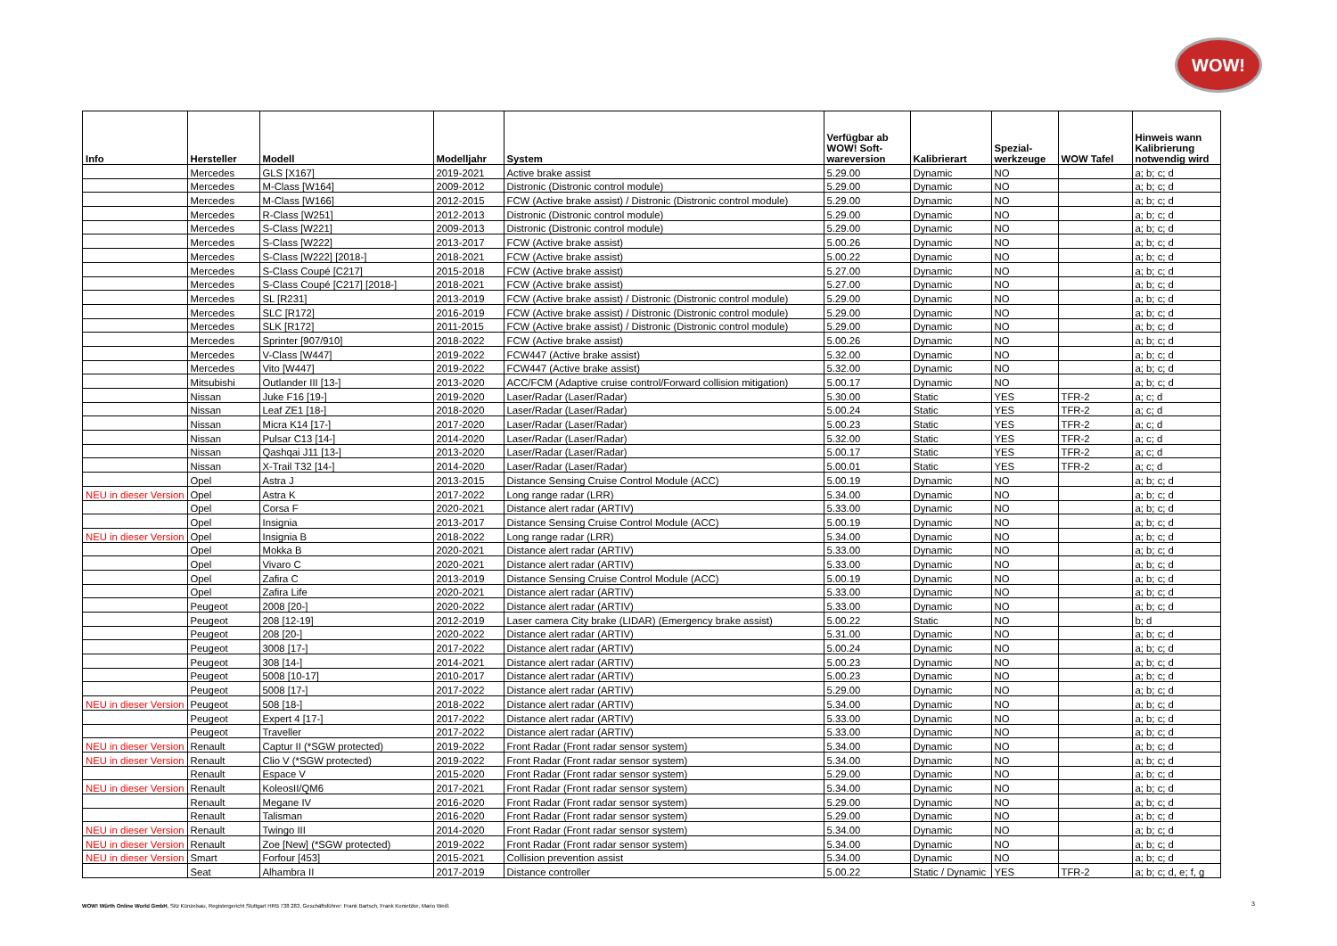WOW!
| Info | Hersteller | Modell | Modelljahr | System | Verfügbar ab WOW! Soft- wareversion | Kalibrierart | Spezial- werkzeuge | WOW Tafel | Hinweis wann Kalibrierung notwendig wird |
| --- | --- | --- | --- | --- | --- | --- | --- | --- | --- |
| | Mercedes | GLS [X167] | 2019-2021 | Active brake assist | 5.29.00 | Dynamic | NO | | a; b; c; d |
| | Mercedes | M-Class [W164] | 2009-2012 | Distronic (Distronic control module) | 5.29.00 | Dynamic | NO | | a; b; c; d |
| | Mercedes | M-Class [W166] | 2012-2015 | FCW (Active brake assist) / Distronic (Distronic control module) | 5.29.00 | Dynamic | NO | | a; b; c; d |
| | Mercedes | R-Class [W251] | 2012-2013 | Distronic (Distronic control module) | 5.29.00 | Dynamic | NO | | a; b; c; d |
| | Mercedes | S-Class [W221] | 2009-2013 | Distronic (Distronic control module) | 5.29.00 | Dynamic | NO | | a; b; c; d |
| | Mercedes | S-Class [W222] | 2013-2017 | FCW (Active brake assist) | 5.00.26 | Dynamic | NO | | a; b; c; d |
| | Mercedes | S-Class [W222] [2018-] | 2018-2021 | FCW (Active brake assist) | 5.00.22 | Dynamic | NO | | a; b; c; d |
| | Mercedes | S-Class Coupé [C217] | 2015-2018 | FCW (Active brake assist) | 5.27.00 | Dynamic | NO | | a; b; c; d |
| | Mercedes | S-Class Coupé [C217] [2018-] | 2018-2021 | FCW (Active brake assist) | 5.27.00 | Dynamic | NO | | a; b; c; d |
| | Mercedes | SL [R231] | 2013-2019 | FCW (Active brake assist) / Distronic (Distronic control module) | 5.29.00 | Dynamic | NO | | a; b; c; d |
| | Mercedes | SLC [R172] | 2016-2019 | FCW (Active brake assist) / Distronic (Distronic control module) | 5.29.00 | Dynamic | NO | | a; b; c; d |
| | Mercedes | SLK [R172] | 2011-2015 | FCW (Active brake assist) / Distronic (Distronic control module) | 5.29.00 | Dynamic | NO | | a; b; c; d |
| | Mercedes | Sprinter [907/910] | 2018-2022 | FCW (Active brake assist) | 5.00.26 | Dynamic | NO | | a; b; c; d |
| | Mercedes | V-Class [W447] | 2019-2022 | FCW447 (Active brake assist) | 5.32.00 | Dynamic | NO | | a; b; c; d |
| | Mercedes | Vito [W447] | 2019-2022 | FCW447 (Active brake assist) | 5.32.00 | Dynamic | NO | | a; b; c; d |
| | Mitsubishi | Outlander III [13-] | 2013-2020 | ACC/FCM (Adaptive cruise control/Forward collision mitigation) | 5.00.17 | Dynamic | NO | | a; b; c; d |
| | Nissan | Juke F16 [19-] | 2019-2020 | Laser/Radar (Laser/Radar) | 5.30.00 | Static | YES | TFR-2 | a; c; d |
| | Nissan | Leaf ZE1 [18-] | 2018-2020 | Laser/Radar (Laser/Radar) | 5.00.24 | Static | YES | TFR-2 | a; c; d |
| | Nissan | Micra K14 [17-] | 2017-2020 | Laser/Radar (Laser/Radar) | 5.00.23 | Static | YES | TFR-2 | a; c; d |
| | Nissan | Pulsar C13 [14-] | 2014-2020 | Laser/Radar (Laser/Radar) | 5.32.00 | Static | YES | TFR-2 | a; c; d |
| | Nissan | Qashqai J11 [13-] | 2013-2020 | Laser/Radar (Laser/Radar) | 5.00.17 | Static | YES | TFR-2 | a; c; d |
| | Nissan | X-Trail T32 [14-] | 2014-2020 | Laser/Radar (Laser/Radar) | 5.00.01 | Static | YES | TFR-2 | a; c; d |
| | Opel | Astra J | 2013-2015 | Distance Sensing Cruise Control Module (ACC) | 5.00.19 | Dynamic | NO | | a; b; c; d |
| NEU in dieser Version | Opel | Astra K | 2017-2022 | Long range radar (LRR) | 5.34.00 | Dynamic | NO | | a; b; c; d |
| | Opel | Corsa F | 2020-2021 | Distance alert radar (ARTIV) | 5.33.00 | Dynamic | NO | | a; b; c; d |
| | Opel | Insignia | 2013-2017 | Distance Sensing Cruise Control Module (ACC) | 5.00.19 | Dynamic | NO | | a; b; c; d |
| NEU in dieser Version | Opel | Insignia B | 2018-2022 | Long range radar (LRR) | 5.34.00 | Dynamic | NO | | a; b; c; d |
| | Opel | Mokka B | 2020-2021 | Distance alert radar (ARTIV) | 5.33.00 | Dynamic | NO | | a; b; c; d |
| | Opel | Vivaro C | 2020-2021 | Distance alert radar (ARTIV) | 5.33.00 | Dynamic | NO | | a; b; c; d |
| | Opel | Zafira C | 2013-2019 | Distance Sensing Cruise Control Module (ACC) | 5.00.19 | Dynamic | NO | | a; b; c; d |
| | Opel | Zafira Life | 2020-2021 | Distance alert radar (ARTIV) | 5.33.00 | Dynamic | NO | | a; b; c; d |
| | Peugeot | 2008 [20-] | 2020-2022 | Distance alert radar (ARTIV) | 5.33.00 | Dynamic | NO | | a; b; c; d |
| | Peugeot | 208 [12-19] | 2012-2019 | Laser camera City brake (LIDAR) (Emergency brake assist) | 5.00.22 | Static | NO | | b; d |
| | Peugeot | 208 [20-] | 2020-2022 | Distance alert radar (ARTIV) | 5.31.00 | Dynamic | NO | | a; b; c; d |
| | Peugeot | 3008 [17-] | 2017-2022 | Distance alert radar (ARTIV) | 5.00.24 | Dynamic | NO | | a; b; c; d |
| | Peugeot | 308 [14-] | 2014-2021 | Distance alert radar (ARTIV) | 5.00.23 | Dynamic | NO | | a; b; c; d |
| | Peugeot | 5008 [10-17] | 2010-2017 | Distance alert radar (ARTIV) | 5.00.23 | Dynamic | NO | | a; b; c; d |
| | Peugeot | 5008 [17-] | 2017-2022 | Distance alert radar (ARTIV) | 5.29.00 | Dynamic | NO | | a; b; c; d |
| NEU in dieser Version | Peugeot | 508 [18-] | 2018-2022 | Distance alert radar (ARTIV) | 5.34.00 | Dynamic | NO | | a; b; c; d |
| | Peugeot | Expert 4 [17-] | 2017-2022 | Distance alert radar (ARTIV) | 5.33.00 | Dynamic | NO | | a; b; c; d |
| | Peugeot | Traveller | 2017-2022 | Distance alert radar (ARTIV) | 5.33.00 | Dynamic | NO | | a; b; c; d |
| NEU in dieser Version | Renault | Captur II (*SGW protected) | 2019-2022 | Front Radar (Front radar sensor system) | 5.34.00 | Dynamic | NO | | a; b; c; d |
| NEU in dieser Version | Renault | Clio V (*SGW protected) | 2019-2022 | Front Radar (Front radar sensor system) | 5.34.00 | Dynamic | NO | | a; b; c; d |
| | Renault | Espace V | 2015-2020 | Front Radar (Front radar sensor system) | 5.29.00 | Dynamic | NO | | a; b; c; d |
| NEU in dieser Version | Renault | KoleosII/QM6 | 2017-2021 | Front Radar (Front radar sensor system) | 5.34.00 | Dynamic | NO | | a; b; c; d |
| | Renault | Megane IV | 2016-2020 | Front Radar (Front radar sensor system) | 5.29.00 | Dynamic | NO | | a; b; c; d |
| | Renault | Talisman | 2016-2020 | Front Radar (Front radar sensor system) | 5.29.00 | Dynamic | NO | | a; b; c; d |
| NEU in dieser Version | Renault | Twingo III | 2014-2020 | Front Radar (Front radar sensor system) | 5.34.00 | Dynamic | NO | | a; b; c; d |
| NEU in dieser Version | Renault | Zoe [New] (*SGW protected) | 2019-2022 | Front Radar (Front radar sensor system) | 5.34.00 | Dynamic | NO | | a; b; c; d |
| NEU in dieser Version | Smart | Forfour [453] | 2015-2021 | Collision prevention assist | 5.34.00 | Dynamic | NO | | a; b; c; d |
| | Seat | Alhambra II | 2017-2019 | Distance controller | 5.00.22 | Static / Dynamic | YES | TFR-2 | a; b; c; d, e; f, g |
WOW! Würth Online World GmbH, Sitz Künzelsau, Registergericht Stuttgart HRB 738 283, Geschäftsführer: Frank Bartsch, Frank Konietzke, Mario Weiß
3